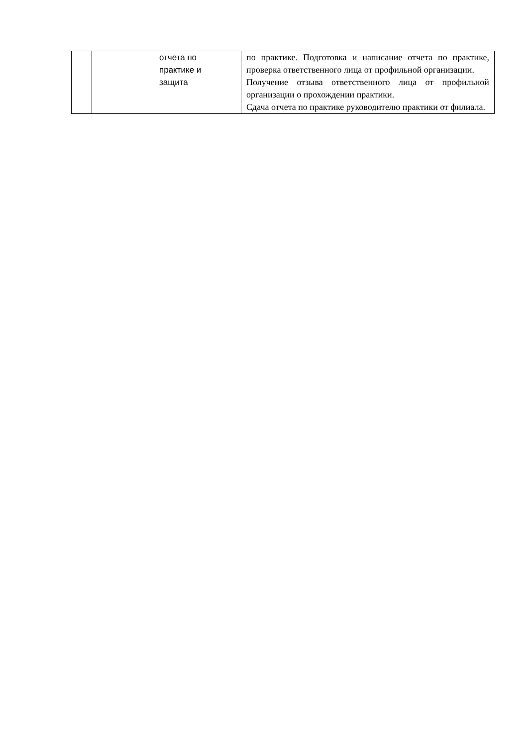| | | отчета по практике и защита | по практике. Подготовка и написание отчета по практике, проверка ответственного лица от профильной организации. Получение отзыва ответственного лица от профильной организации о прохождении практики. Сдача отчета по практике руководителю практики от филиала. |